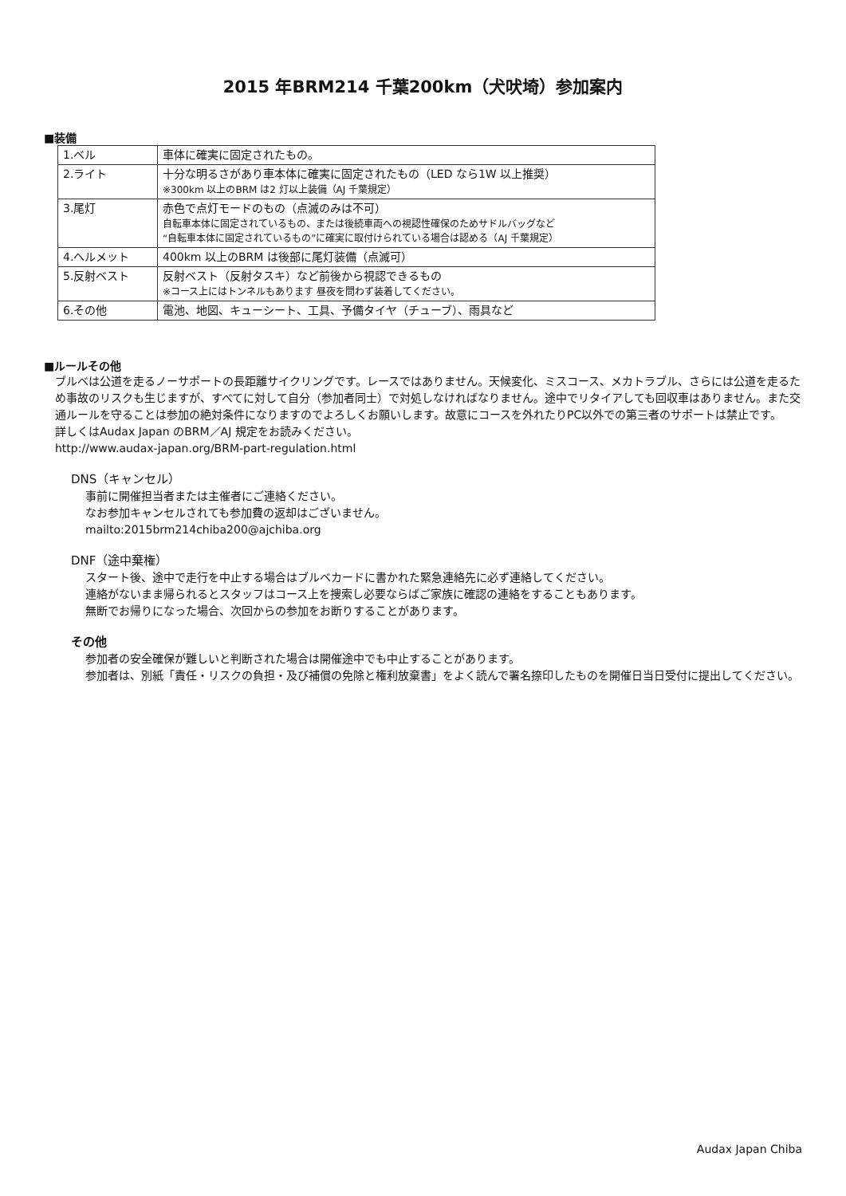2015 年BRM214 千葉200km（犬吠埼）参加案内
■装備
| 1.ベル | 車体に確実に固定されたもの。 |
| 2.ライト | 十分な明るさがあり車本体に確実に固定されたもの（LED なら1W 以上推奨） ※300km 以上のBRM は2 灯以上装備（AJ 千葉規定） |
| 3.尾灯 | 赤色で点灯モードのもの（点滅のみは不可） 自転車本体に固定されているもの、または後続車両への視認性確保のためサドルバッグなど “自転車本体に固定されているもの”に確実に取付けられている場合は認める（AJ 千葉規定） |
| 4.ヘルメット | 400km 以上のBRM は後部に尾灯装備（点滅可） |
| 5.反射ベスト | 反射ベスト（反射タスキ）など前後から視認できるもの ※コース上にはトンネルもあります 昼夜を問わず装着してください。 |
| 6.その他 | 電池、地図、キューシート、工具、予備タイヤ（チューブ）、雨具など |
■ルールその他
ブルベは公道を走るノーサポートの長距離サイクリングです。レースではありません。天候変化、ミスコース、メカトラブル、さらには公道を走るため事故のリスクも生じますが、すべてに対して自分（参加者同士）で対処しなければなりません。途中でリタイアしても回収車はありません。また交通ルールを守ることは参加の絶対条件になりますのでよろしくお願いします。故意にコースを外れたりPC以外での第三者のサポートは禁止です。
詳しくはAudax Japan のBRM／AJ 規定をお読みください。
http://www.audax-japan.org/BRM-part-regulation.html
DNS（キャンセル）
事前に開催担当者または主催者にご連絡ください。
なお参加キャンセルされても参加費の返却はございません。
mailto:2015brm214chiba200@ajchiba.org
DNF（途中棄権）
スタート後、途中で走行を中止する場合はブルベカードに書かれた緊急連絡先に必ず連絡してください。
連絡がないまま帰られるとスタッフはコース上を捜索し必要ならばご家族に確認の連絡をすることもあります。
無断でお帰りになった場合、次回からの参加をお断りすることがあります。
その他
参加者の安全確保が難しいと判断された場合は開催途中でも中止することがあります。
参加者は、別紙「責任・リスクの負担・及び補償の免除と権利放棄書」をよく読んで署名捺印したものを開催日当日受付に提出してください。
Audax Japan Chiba